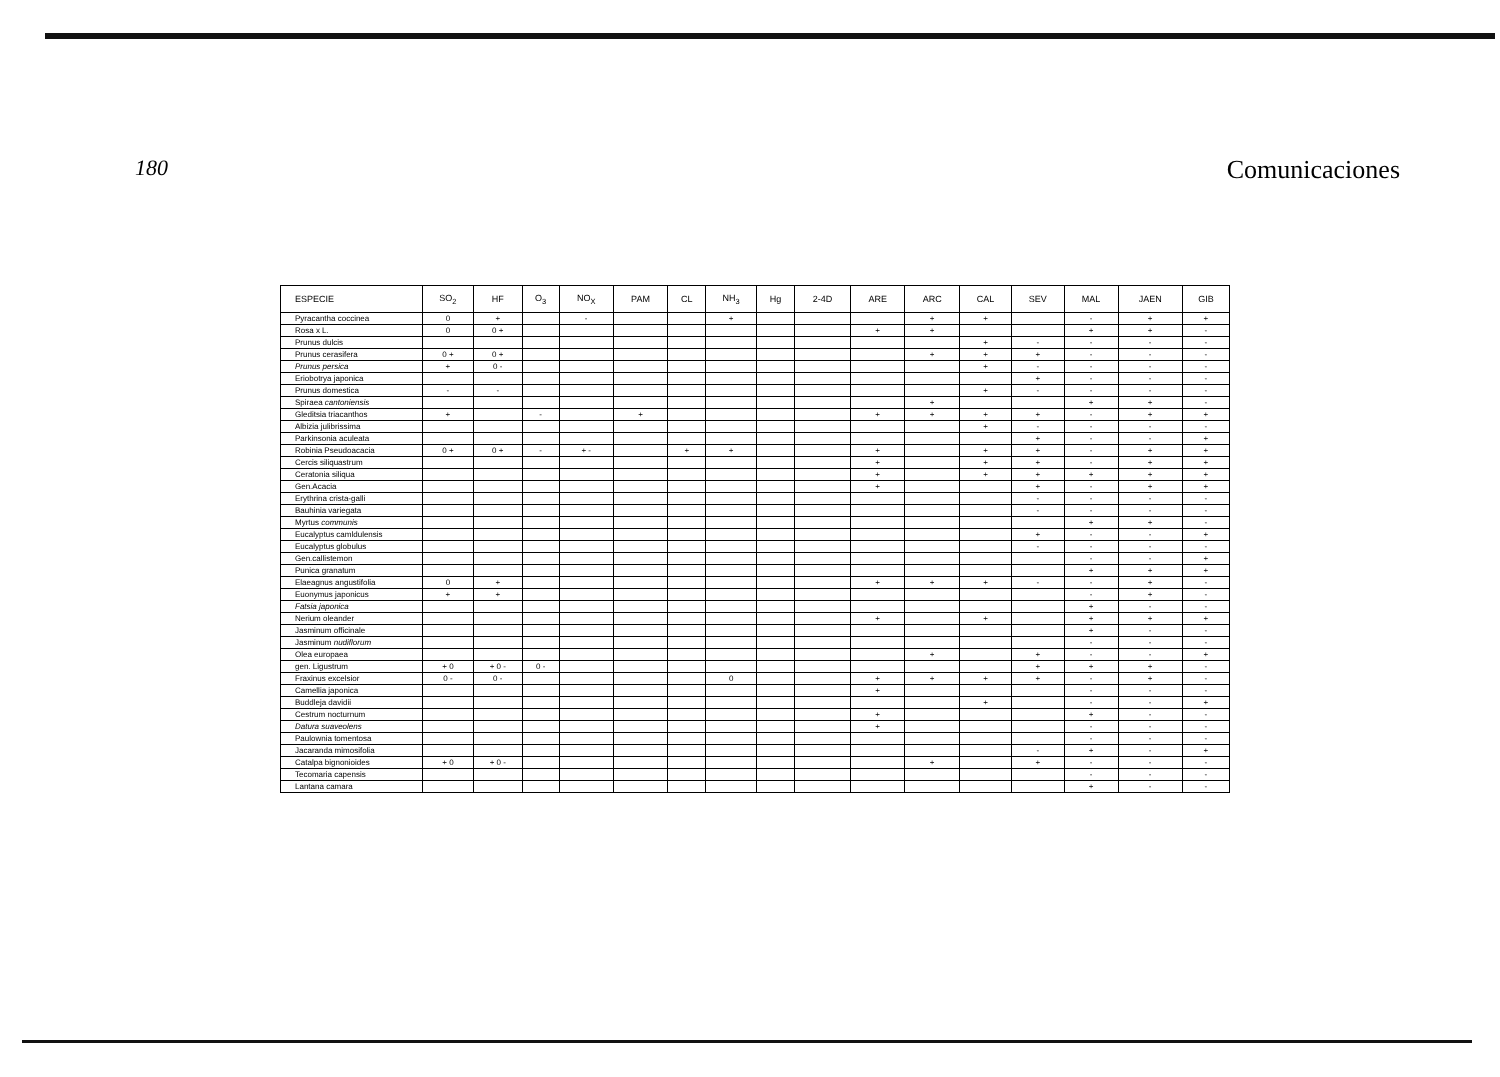180
Comunicaciones
| ESPECIE | SO<sub>2</sub> | HF | O<sub>3</sub> | NO<sub>X</sub> | PAM | CL | NH<sub>3</sub> | Hg | 2-4D | ARE | ARC | CAL | SEV | MAL | JAEN | GIB |
| --- | --- | --- | --- | --- | --- | --- | --- | --- | --- | --- | --- | --- | --- | --- | --- | --- |
| Pyracantha coccinea | 0 | + | | - | | | + | | | | + | + | | - | + | + |
| Rosa x L. | 0 | 0 + | | | | | | | | + | + | | | + | + | - |
| Prunus dulcis | | | | | | | | | | | | + | - | - | - | - |
| Prunus cerasifera | 0 + | 0 + | | | | | | | | | + | + | + | - | - | - |
| Prunus persica | + | 0 - | | | | | | | | | | + | - | - | - | - |
| Eriobotrya japonica | | | | | | | | | | | | | + | - | - | - |
| Prunus domestica | - | - | | | | | | | | | | + | - | - | - | - |
| Spiraea cantoniensis | | | | | | | | | | | + | | | + | + | - |
| Gleditsia triacanthos | + | | - | | + | | | | | + | + | + | + | - | + | + |
| Albizia julibrissima | | | | | | | | | | | | + | - | - | - | - |
| Parkinsonia aculeata | | | | | | | | | | | | | + | - | - | + |
| Robinia Pseudoacacia | 0 + | 0 + | - | + - | | + | + | | | + | | + | + | - | + | + |
| Cercis siliquastrum | | | | | | | | | | + | | + | + | - | + | + |
| Ceratonia siliqua | | | | | | | | | | + | | + | + | + | + | + |
| Gen.Acacia | | | | | | | | | | + | | | + | - | + | + |
| Erythrina crista-galli | | | | | | | | | | | | | - | - | - | - |
| Bauhinia variegata | | | | | | | | | | | | | - | - | - | - |
| Myrtus communis | | | | | | | | | | | | | | + | + | - |
| Eucalyptus camldulensis | | | | | | | | | | | | | + | - | - | + |
| Eucalyptus globulus | | | | | | | | | | | | | - | - | - | - |
| Gen.callistemon | | | | | | | | | | | | | | - | - | + |
| Punica granatum | | | | | | | | | | | | | | + | + | + |
| Elaeagnus angustifolia | 0 | + | | | | | | | | + | + | + | - | - | + | - |
| Euonymus japonicus | + | + | | | | | | | | | | | | - | + | - |
| Fatsia japonica | | | | | | | | | | | | | | + | - | - |
| Nerium oleander | | | | | | | | | | + | | + | | + | + | + |
| Jasminum officinale | | | | | | | | | | | | | | + | - | - |
| Jasminum nudiflorum | | | | | | | | | | | | | | - | - | - |
| Olea europaea | | | | | | | | | | | + | | + | - | - | + |
| gen. Ligustrum | + 0 | + 0 - | 0 - | | | | | | | | | | + | + | + | - |
| Fraxinus excelsior | 0 - | 0 - | | | | | 0 | | | + | + | + | + | - | + | - |
| Camellia japonica | | | | | | | | | | + | | | | - | - | - |
| Buddleja davidii | | | | | | | | | | | | + | | - | - | + |
| Cestrum nocturnum | | | | | | | | | | + | | | | + | - | - |
| Datura suaveolens | | | | | | | | | | + | | | | - | - | - |
| Paulownia tomentosa | | | | | | | | | | | | | | - | - | - |
| Jacaranda mimosifolia | | | | | | | | | | | | | - | + | - | + |
| Catalpa bignonioides | + 0 | + 0 - | | | | | | | | | + | | + | - | - | - |
| Tecomaria capensis | | | | | | | | | | | | | | - | - | - |
| Lantana camara | | | | | | | | | | | | | | + | - | - |